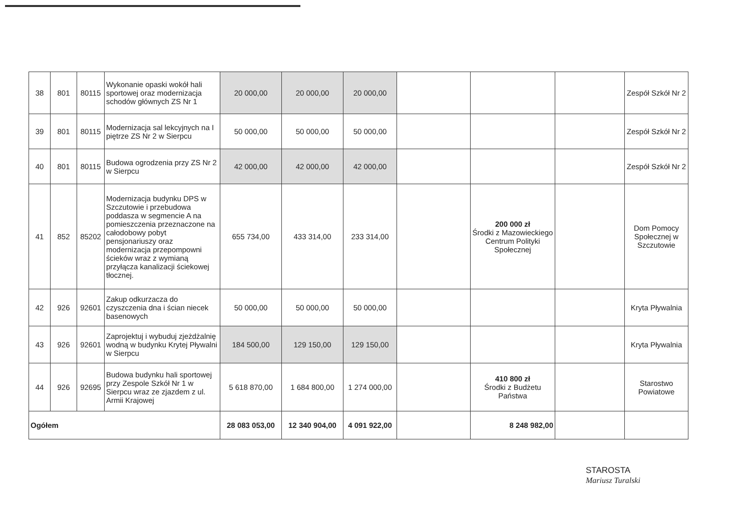| 38 | 801 | 80115 | Wykonanie opaski wokół hali sportowej oraz modernizacja schodów głównych ZS Nr 1 | 20 000,00 | 20 000,00 | 20 000,00 | | | | Zespół Szkół Nr 2 |
| 39 | 801 | 80115 | Modernizacja sal lekcyjnych na I piętrze ZS Nr 2 w Sierpcu | 50 000,00 | 50 000,00 | 50 000,00 | | | | Zespół Szkół Nr 2 |
| 40 | 801 | 80115 | Budowa ogrodzenia przy ZS Nr 2 w Sierpcu | 42 000,00 | 42 000,00 | 42 000,00 | | | | Zespół Szkół Nr 2 |
| 41 | 852 | 85202 | Modernizacja budynku DPS w Szczutowie i przebudowa poddasza w segmencie A na pomieszczenia przeznaczone na całodobowy pobyt pensjonariuszy oraz modernizacja przepompowni ścieków wraz z wymianą przyłącza kanalizacji ściekowej tłocznej. | 655 734,00 | 433 314,00 | 233 314,00 | | 200 000 zł Środki z Mazowieckiego Centrum Polityki Społecznej | | Dom Pomocy Społecznej w Szczutowie |
| 42 | 926 | 92601 | Zakup odkurzacza do czyszczenia dna i ścian niecek basenowych | 50 000,00 | 50 000,00 | 50 000,00 | | | | Kryta Pływalnia |
| 43 | 926 | 92601 | Zaprojektuj i wybuduj zjeżdżalnię wodną w budynku Krytej Pływalni w Sierpcu | 184 500,00 | 129 150,00 | 129 150,00 | | | | Kryta Pływalnia |
| 44 | 926 | 92695 | Budowa budynku hali sportowej przy Zespole Szkół Nr 1 w Sierpcu wraz ze zjazdem z ul. Armii Krajowej | 5 618 870,00 | 1 684 800,00 | 1 274 000,00 | | 410 800 zł Środki z Budżetu Państwa | | Starostwo Powiatowe |
| Ogółem | | | | 28 083 053,00 | 12 340 904,00 | 4 091 922,00 | | 8 248 982,00 | | |
STAROSTA
Mariusz Turalski